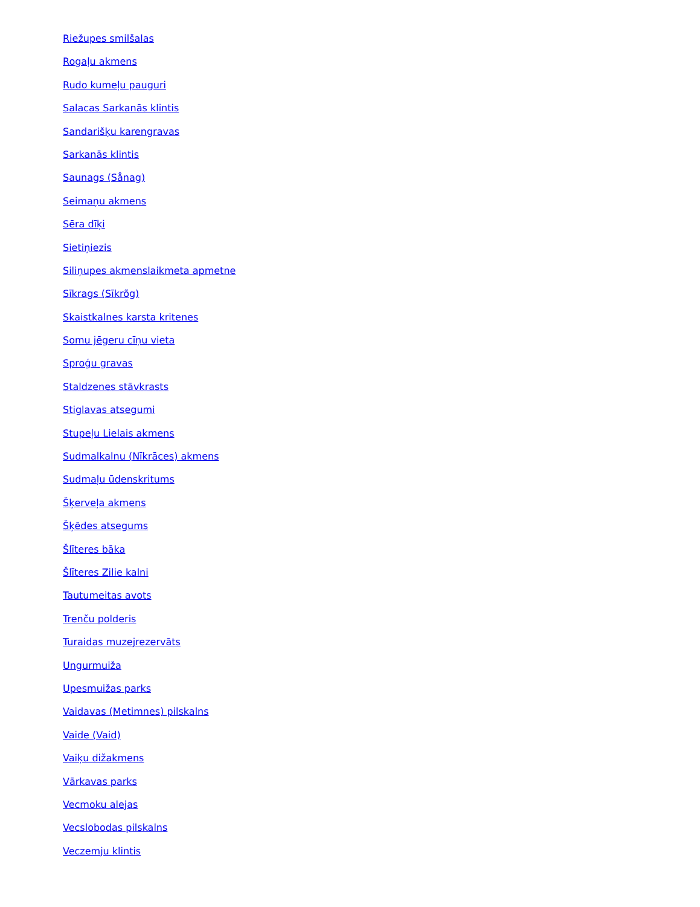Riežupes smilšalas
Rogaļu akmens
Rudo kumeļu pauguri
Salacas Sarkanās klintis
Sandarišķu karengravas
Sarkanās klintis
Saunags (Sånag)
Seimaņu akmens
Sēra dīķi
Sietiņiezis
Siliņupes akmenslaikmeta apmetne
Sīkrags (Sīkrõg)
Skaistkalnes karsta kritenes
Somu jēgeru cīņu vieta
Sproģu gravas
Staldzenes stāvkrasts
Stiglavas atsegumi
Stupeļu Lielais akmens
Sudmalkalnu (Nīkrāces) akmens
Sudmaļu ūdenskritums
Šķerveļa akmens
Šķēdes atsegums
Šlīteres bāka
Šlīteres Zilie kalni
Tautumeitas avots
Trenču polderis
Turaidas muzejrezervāts
Ungurmuiža
Upesmuižas parks
Vaidavas (Metimnes) pilskalns
Vaide (Vaid)
Vaiķu dižakmens
Vārkavas parks
Vecmoku alejas
Vecslobodas pilskalns
Veczemju klintis